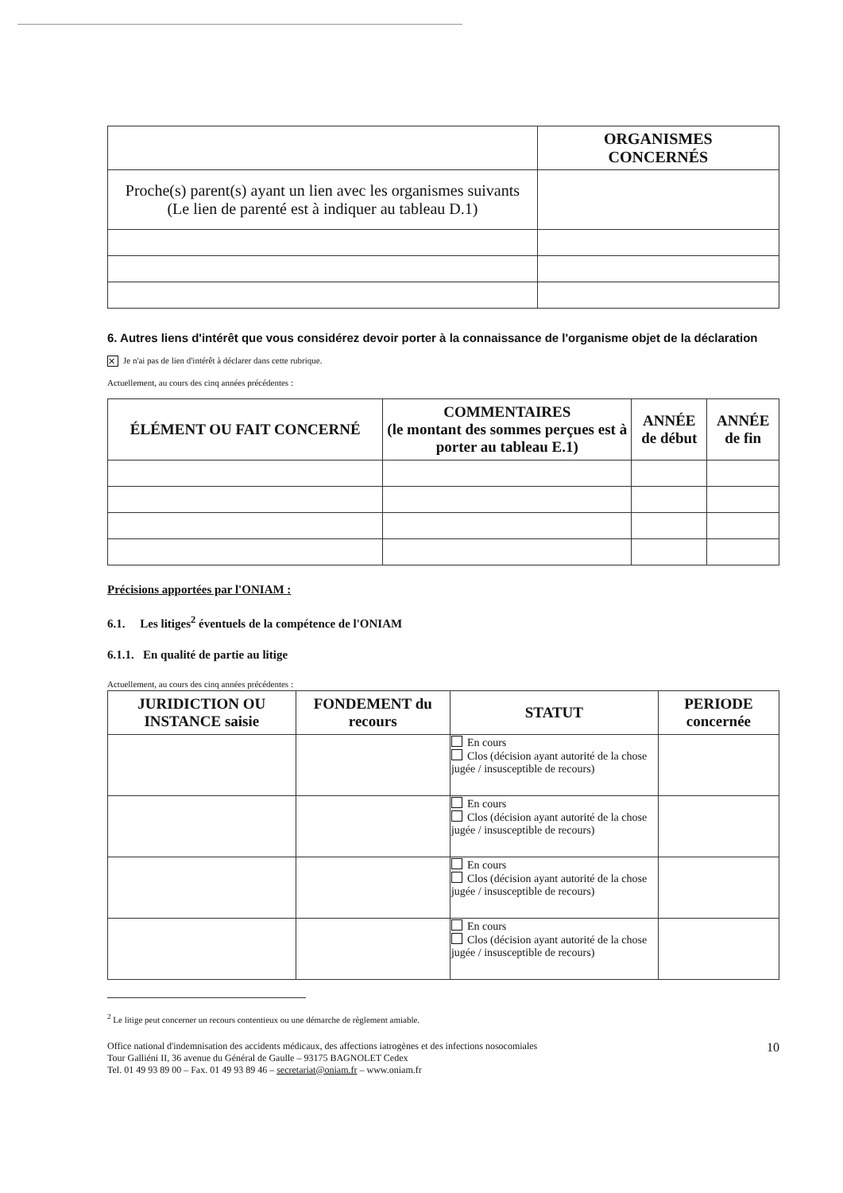| | ORGANISMES CONCERNÉS |
| --- | --- |
| Proche(s) parent(s) ayant un lien avec les organismes suivants (Le lien de parenté est à indiquer au tableau D.1) | |
6. Autres liens d'intérêt que vous considérez devoir porter à la connaissance de l'organisme objet de la déclaration
✕ Je n'ai pas de lien d'intérêt à déclarer dans cette rubrique.
Actuellement, au cours des cinq années précédentes :
| ÉLÉMENT OU FAIT CONCERNÉ | COMMENTAIRES (le montant des sommes perçues est à porter au tableau E.1) | ANNÉE de début | ANNÉE de fin |
| --- | --- | --- | --- |
Précisions apportées par l'ONIAM :
6.1. Les litiges<sup>2</sup> éventuels de la compétence de l'ONIAM
6.1.1. En qualité de partie au litige
Actuellement, au cours des cinq années précédentes :
| JURIDICTION OU INSTANCE saisie | FONDEMENT du recours | STATUT | PERIODE concernée |
| --- | --- | --- | --- |
| | | En cours Clos (décision ayant autorité de la chose jugée / insusceptible de recours) | |
| | | En cours Clos (décision ayant autorité de la chose jugée / insusceptible de recours) | |
| | | En cours Clos (décision ayant autorité de la chose jugée / insusceptible de recours) | |
| | | En cours Clos (décision ayant autorité de la chose jugée / insusceptible de recours) | |
<sup>2</sup> Le litige peut concerner un recours contentieux ou une démarche de règlement amiable.
Office national d'indemnisation des accidents médicaux, des affections iatrogènes et des infections nosocomiales
Tour Galliéni II, 36 avenue du Général de Gaulle – 93175 BAGNOLET Cedex
Tel. 01 49 93 89 00 – Fax. 01 49 93 89 46 – secretariat@oniam.fr – www.oniam.fr
10